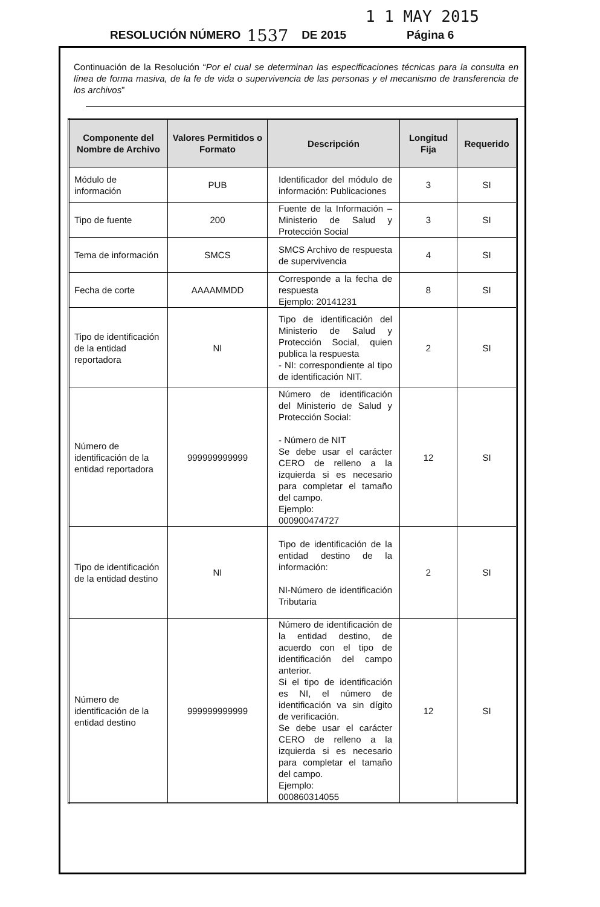1 1 MAY 2015
RESOLUCIÓN NÚMERO 1537 DE 2015 Página 6
Continuación de la Resolución “Por el cual se determinan las especificaciones técnicas para la consulta en línea de forma masiva, de la fe de vida o supervivencia de las personas y el mecanismo de transferencia de los archivos”
| Componente del Nombre de Archivo | Valores Permitidos o Formato | Descripción | Longitud Fija | Requerido |
| --- | --- | --- | --- | --- |
| Módulo de información | PUB | Identificador del módulo de información: Publicaciones | 3 | SI |
| Tipo de fuente | 200 | Fuente de la Información – Ministerio de Salud y Protección Social | 3 | SI |
| Tema de información | SMCS | SMCS Archivo de respuesta de supervivencia | 4 | SI |
| Fecha de corte | AAAAMMDD | Corresponde a la fecha de respuesta Ejemplo: 20141231 | 8 | SI |
| Tipo de identificación de la entidad reportadora | NI | Tipo de identificación del Ministerio de Salud y Protección Social, quien publica la respuesta - NI: correspondiente al tipo de identificación NIT. | 2 | SI |
| Número de identificación de la entidad reportadora | 999999999999 | Número de identificación del Ministerio de Salud y Protección Social: - Número de NIT Se debe usar el carácter CERO de relleno a la izquierda si es necesario para completar el tamaño del campo. Ejemplo: 000900474727 | 12 | SI |
| Tipo de identificación de la entidad destino | NI | Tipo de identificación de la entidad destino de la información: NI-Número de identificación Tributaria | 2 | SI |
| Número de identificación de la entidad destino | 999999999999 | Número de identificación de la entidad destino, de acuerdo con el tipo de identificación del campo anterior. Si el tipo de identificación es NI, el número de identificación va sin dígito de verificación. Se debe usar el carácter CERO de relleno a la izquierda si es necesario para completar el tamaño del campo. Ejemplo: 000860314055 | 12 | SI |